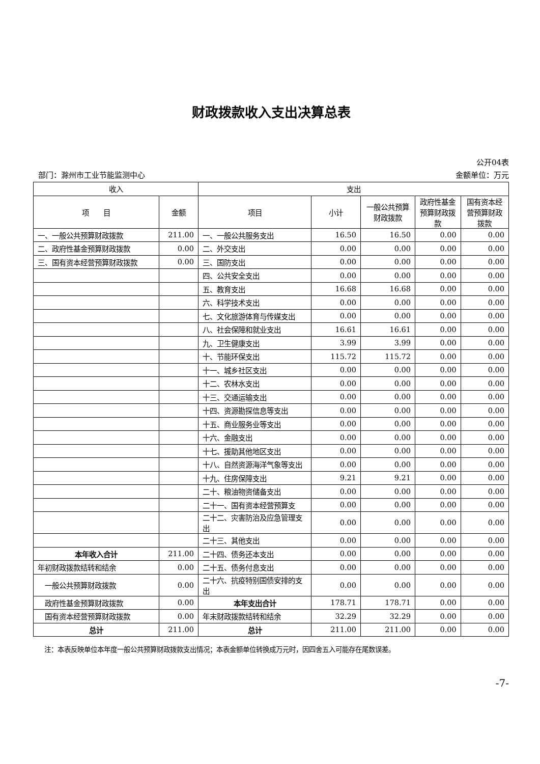财政拨款收入支出决算总表
公开04表
部门：滁州市工业节能监测中心 金额单位：万元
| 收入 | | 支出 | | | | |
| --- | --- | --- | --- | --- | --- | --- |
| 项 目 | 金额 | 项目 | 小计 | 一般公共预算财政拨款 | 政府性基金预算财政拨款 | 国有资本经营预算财政拨款 |
| 一、一般公共预算财政拨款 | 211.00 | 一、一般公共服务支出 | 16.50 | 16.50 | 0.00 | 0.00 |
| 二、政府性基金预算财政拨款 | 0.00 | 二、外交支出 | 0.00 | 0.00 | 0.00 | 0.00 |
| 三、国有资本经营预算财政拨款 | 0.00 | 三、国防支出 | 0.00 | 0.00 | 0.00 | 0.00 |
| | | 四、公共安全支出 | 0.00 | 0.00 | 0.00 | 0.00 |
| | | 五、教育支出 | 16.68 | 16.68 | 0.00 | 0.00 |
| | | 六、科学技术支出 | 0.00 | 0.00 | 0.00 | 0.00 |
| | | 七、文化旅游体育与传媒支出 | 0.00 | 0.00 | 0.00 | 0.00 |
| | | 八、社会保障和就业支出 | 16.61 | 16.61 | 0.00 | 0.00 |
| | | 九、卫生健康支出 | 3.99 | 3.99 | 0.00 | 0.00 |
| | | 十、节能环保支出 | 115.72 | 115.72 | 0.00 | 0.00 |
| | | 十一、城乡社区支出 | 0.00 | 0.00 | 0.00 | 0.00 |
| | | 十二、农林水支出 | 0.00 | 0.00 | 0.00 | 0.00 |
| | | 十三、交通运输支出 | 0.00 | 0.00 | 0.00 | 0.00 |
| | | 十四、资源勘探信息等支出 | 0.00 | 0.00 | 0.00 | 0.00 |
| | | 十五、商业服务业等支出 | 0.00 | 0.00 | 0.00 | 0.00 |
| | | 十六、金融支出 | 0.00 | 0.00 | 0.00 | 0.00 |
| | | 十七、援助其他地区支出 | 0.00 | 0.00 | 0.00 | 0.00 |
| | | 十八、自然资源海洋气象等支出 | 0.00 | 0.00 | 0.00 | 0.00 |
| | | 十九、住房保障支出 | 9.21 | 9.21 | 0.00 | 0.00 |
| | | 二十、粮油物资储备支出 | 0.00 | 0.00 | 0.00 | 0.00 |
| | | 二十一、国有资本经营预算支 | 0.00 | 0.00 | 0.00 | 0.00 |
| | | 二十二、灾害防治及应急管理支出 | 0.00 | 0.00 | 0.00 | 0.00 |
| | | 二十三、其他支出 | 0.00 | 0.00 | 0.00 | 0.00 |
| 本年收入合计 | 211.00 | 二十四、债务还本支出 | 0.00 | 0.00 | 0.00 | 0.00 |
| 年初财政拨款结转和结余 | 0.00 | 二十五、债务付息支出 | 0.00 | 0.00 | 0.00 | 0.00 |
| 一般公共预算财政拨款 | 0.00 | 二十六、抗疫特别国债安排的支出 | 0.00 | 0.00 | 0.00 | 0.00 |
| 政府性基金预算财政拨款 | 0.00 | 本年支出合计 | 178.71 | 178.71 | 0.00 | 0.00 |
| 国有资本经营预算财政拨款 | 0.00 | 年末财政拨款结转和结余 | 32.29 | 32.29 | 0.00 | 0.00 |
| 总计 | 211.00 | 总计 | 211.00 | 211.00 | 0.00 | 0.00 |
注：本表反映单位本年度一般公共预算财政拨款支出情况；本表金额单位转换成万元时，因四舍五入可能存在尾数误差。
-7-